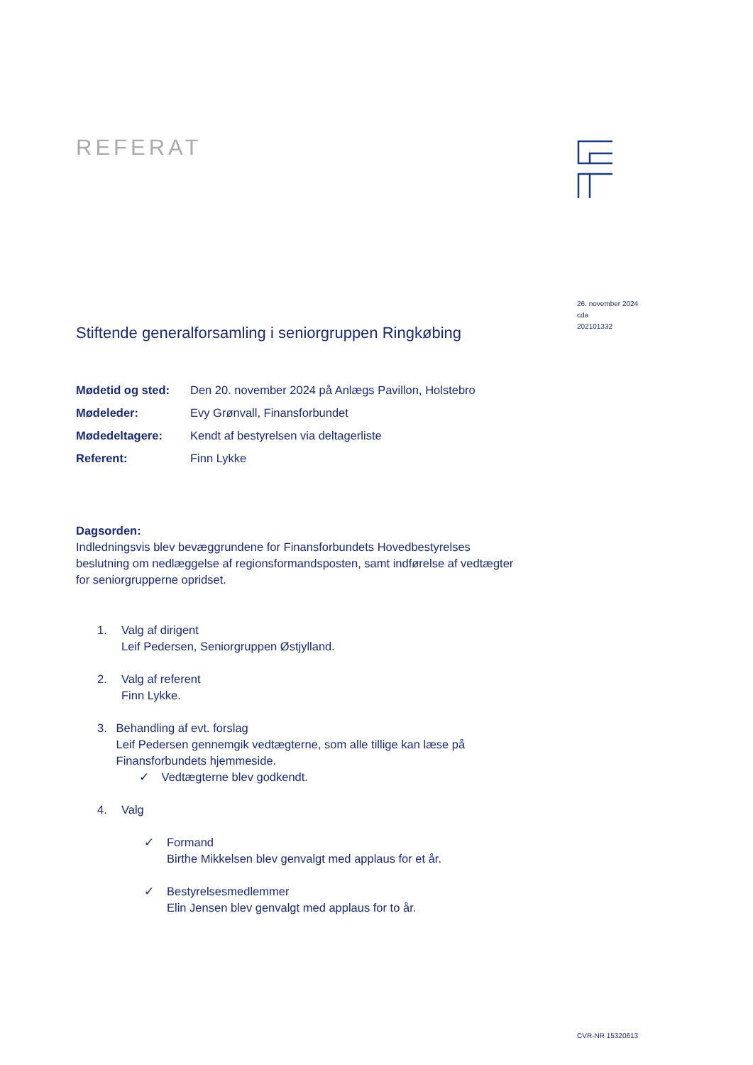REFERAT
Stiftende generalforsamling i seniorgruppen Ringkøbing
| Mødetid og sted: | Den 20. november 2024 på Anlægs Pavillon, Holstebro |
| Mødeleder: | Evy Grønvall, Finansforbundet |
| Mødedeltagere: | Kendt af bestyrelsen via deltagerliste |
| Referent: | Finn Lykke |
Dagsorden:
Indledningsvis blev bevæggrundene for Finansforbundets Hovedbestyrelses beslutning om nedlæggelse af regionsformandsposten, samt indførelse af vedtægter for seniorgrupperne opridset.
1. Valg af dirigent
Leif Pedersen, Seniorgruppen Østjylland.
2. Valg af referent
Finn Lykke.
3. Behandling af evt. forslag
Leif Pedersen gennemgik vedtægterne, som alle tillige kan læse på Finansforbundets hjemmeside.
✓ Vedtægterne blev godkendt.
4. Valg
✓ Formand
Birthe Mikkelsen blev genvalgt med applaus for et år.
✓ Bestyrelsesmedlemmer
Elin Jensen blev genvalgt med applaus for to år.
26. november 2024
cda
202101332
CVR-NR 15320613